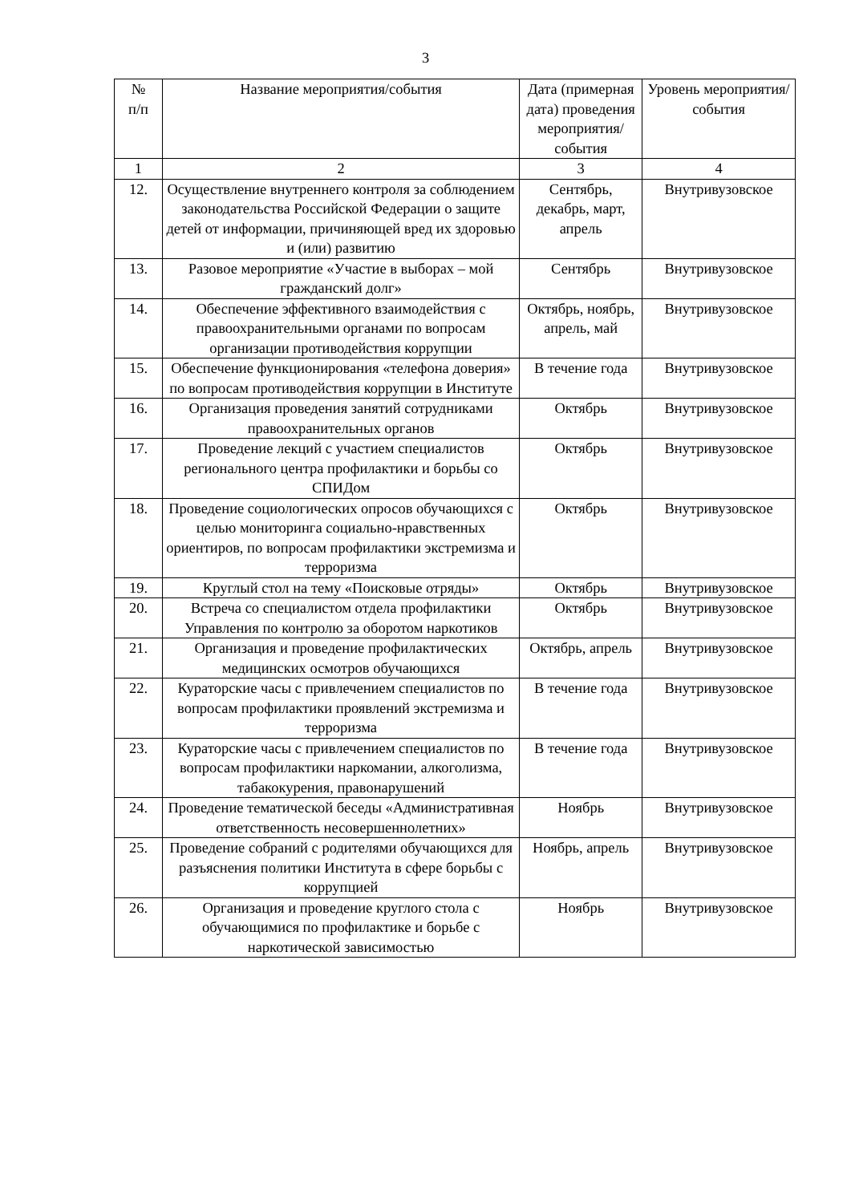3
| № п/п | Название мероприятия/события | Дата (примерная дата) проведения мероприятия/ события | Уровень мероприятия/ события |
| --- | --- | --- | --- |
| 1 | 2 | 3 | 4 |
| 12. | Осуществление внутреннего контроля за соблюдением законодательства Российской Федерации о защите детей от информации, причиняющей вред их здоровью и (или) развитию | Сентябрь, декабрь, март, апрель | Внутривузовское |
| 13. | Разовое мероприятие «Участие в выборах – мой гражданский долг» | Сентябрь | Внутривузовское |
| 14. | Обеспечение эффективного взаимодействия с правоохранительными органами по вопросам организации противодействия коррупции | Октябрь, ноябрь, апрель, май | Внутривузовское |
| 15. | Обеспечение функционирования «телефона доверия» по вопросам противодействия коррупции в Институте | В течение года | Внутривузовское |
| 16. | Организация проведения занятий сотрудниками правоохранительных органов | Октябрь | Внутривузовское |
| 17. | Проведение лекций с участием специалистов регионального центра профилактики и борьбы со СПИДом | Октябрь | Внутривузовское |
| 18. | Проведение социологических опросов обучающихся с целью мониторинга социально-нравственных ориентиров, по вопросам профилактики экстремизма и терроризма | Октябрь | Внутривузовское |
| 19. | Круглый стол на тему «Поисковые отряды» | Октябрь | Внутривузовское |
| 20. | Встреча со специалистом отдела профилактики Управления по контролю за оборотом наркотиков | Октябрь | Внутривузовское |
| 21. | Организация и проведение профилактических медицинских осмотров обучающихся | Октябрь, апрель | Внутривузовское |
| 22. | Кураторские часы с привлечением специалистов по вопросам профилактики проявлений экстремизма и терроризма | В течение года | Внутривузовское |
| 23. | Кураторские часы с привлечением специалистов по вопросам профилактики наркомании, алкоголизма, табакокурения, правонарушений | В течение года | Внутривузовское |
| 24. | Проведение тематической беседы «Административная ответственность несовершеннолетних» | Ноябрь | Внутривузовское |
| 25. | Проведение собраний с родителями обучающихся для разъяснения политики Института в сфере борьбы с коррупцией | Ноябрь, апрель | Внутривузовское |
| 26. | Организация и проведение круглого стола с обучающимися по профилактике и борьбе с наркотической зависимостью | Ноябрь | Внутривузовское |